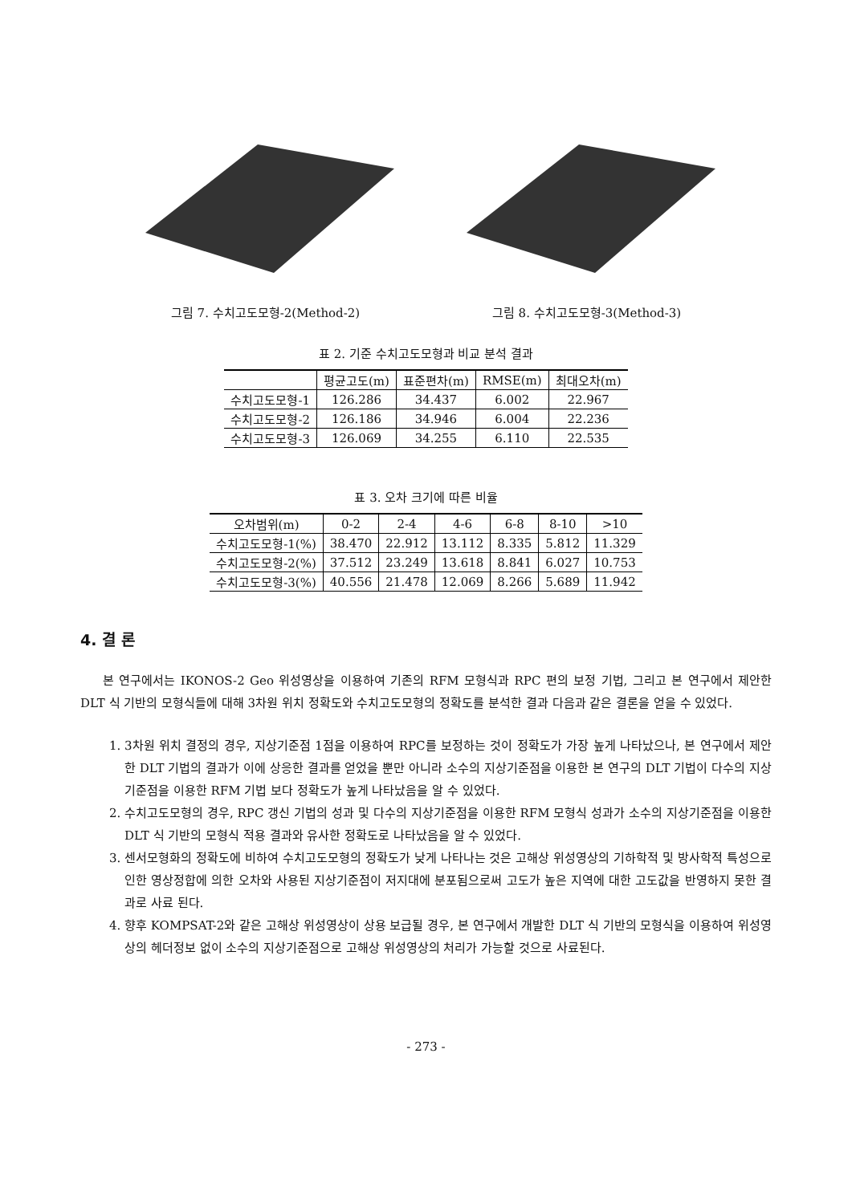그림 7. 수치고도모형-2(Method-2) 그림 8. 수치고도모형-3(Method-3)
표 2. 기준 수치고도모형과 비교 분석 결과
| | 평균고도(m) | 표준편차(m) | RMSE(m) | 최대오차(m) |
| --- | --- | --- | --- | --- |
| 수치고도모형-1 | 126.286 | 34.437 | 6.002 | 22.967 |
| 수치고도모형-2 | 126.186 | 34.946 | 6.004 | 22.236 |
| 수치고도모형-3 | 126.069 | 34.255 | 6.110 | 22.535 |
표 3. 오차 크기에 따른 비율
| 오차범위(m) | 0-2 | 2-4 | 4-6 | 6-8 | 8-10 | >10 |
| --- | --- | --- | --- | --- | --- | --- |
| 수치고도모형-1(%) | 38.470 | 22.912 | 13.112 | 8.335 | 5.812 | 11.329 |
| 수치고도모형-2(%) | 37.512 | 23.249 | 13.618 | 8.841 | 6.027 | 10.753 |
| 수치고도모형-3(%) | 40.556 | 21.478 | 12.069 | 8.266 | 5.689 | 11.942 |
4. 결 론
본 연구에서는 IKONOS-2 Geo 위성영상을 이용하여 기존의 RFM 모형식과 RPC 편의 보정 기법, 그리고 본 연구에서 제안한 DLT 식 기반의 모형식들에 대해 3차원 위치 정확도와 수치고도모형의 정확도를 분석한 결과 다음과 같은 결론을 얻을 수 있었다.
1. 3차원 위치 결정의 경우, 지상기준점 1점을 이용하여 RPC를 보정하는 것이 정확도가 가장 높게 나타났으나, 본 연구에서 제안한 DLT 기법의 결과가 이에 상응한 결과를 얻었을 뿐만 아니라 소수의 지상기준점을 이용한 본 연구의 DLT 기법이 다수의 지상기준점을 이용한 RFM 기법 보다 정확도가 높게 나타났음을 알 수 있었다.
2. 수치고도모형의 경우, RPC 갱신 기법의 성과 및 다수의 지상기준점을 이용한 RFM 모형식 성과가 소수의 지상기준점을 이용한 DLT 식 기반의 모형식 적용 결과와 유사한 정확도로 나타났음을 알 수 있었다.
3. 센서모형화의 정확도에 비하여 수치고도모형의 정확도가 낮게 나타나는 것은 고해상 위성영상의 기하학적 및 방사학적 특성으로 인한 영상정합에 의한 오차와 사용된 지상기준점이 저지대에 분포됨으로써 고도가 높은 지역에 대한 고도값을 반영하지 못한 결과로 사료 된다.
4. 향후 KOMPSAT-2와 같은 고해상 위성영상이 상용 보급될 경우, 본 연구에서 개발한 DLT 식 기반의 모형식을 이용하여 위성영상의 헤더정보 없이 소수의 지상기준점으로 고해상 위성영상의 처리가 가능할 것으로 사료된다.
- 273 -